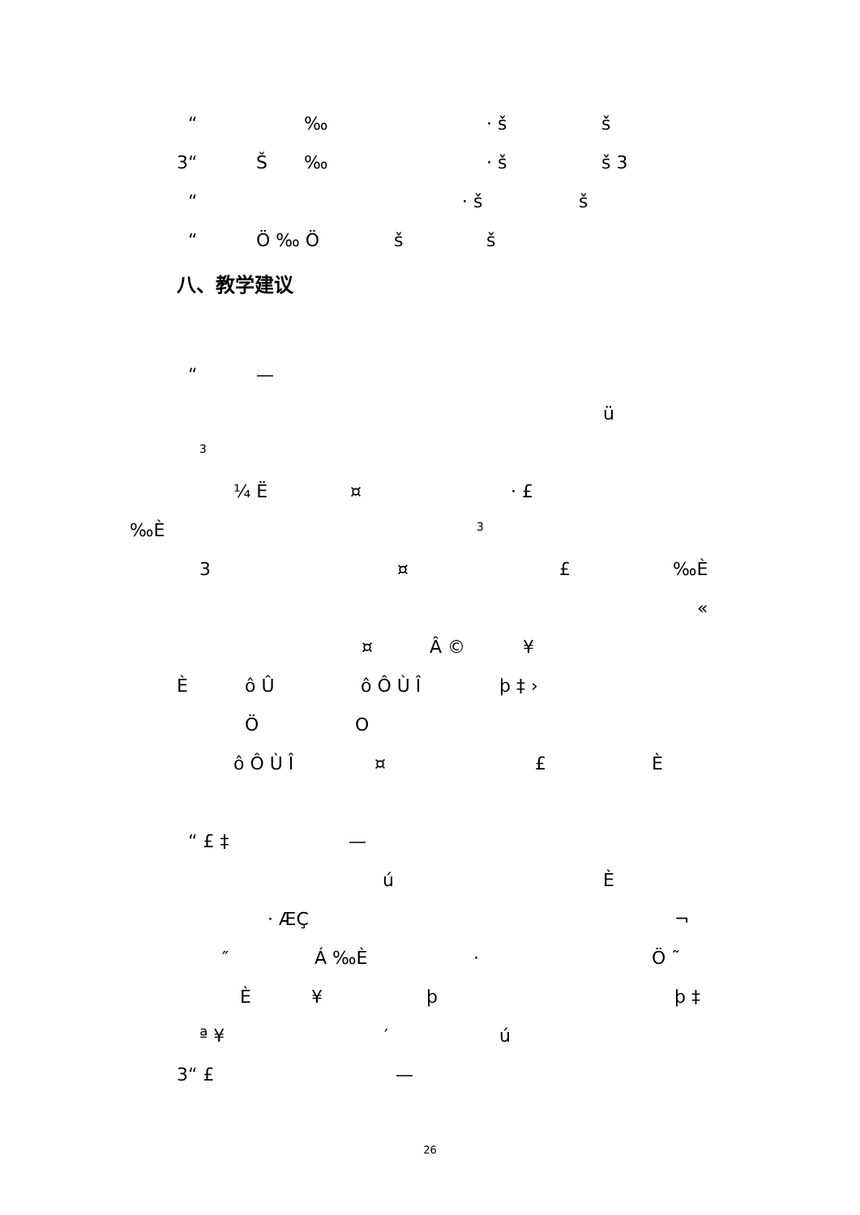“‰ · š š
3“Š ‰ · š š 3
“· š š
“Ö ‰ Ö š š
八、教学建议
“—
ü
3
¼ Ë ¤ · £
‰È 3
3 ¤ £ ‰È
«
¤ Â © ¥
È ô Û ô Ô Ù Î þ ‡ ›
Ö O
ô Ô Ù Î ¤ £ È
“ £ ‡ —
ú È
· ÆÇ ¬
″ Á ‰È · Ö ˜
È ¥ þ þ ‡
ª ¥ ′ ú
3“ £ —
26